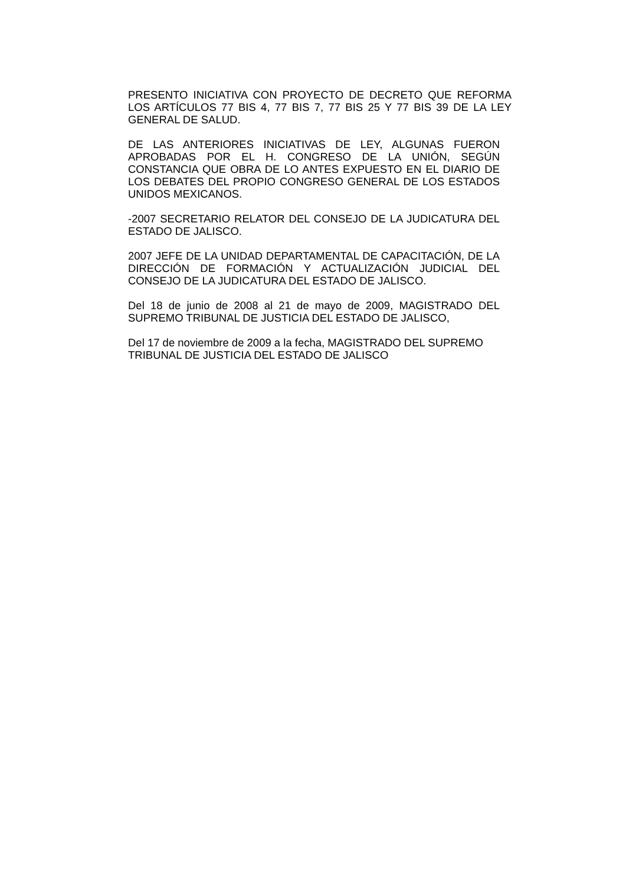PRESENTO INICIATIVA CON PROYECTO DE DECRETO QUE REFORMA LOS ARTÍCULOS 77 BIS 4, 77 BIS 7, 77 BIS 25 Y 77 BIS 39 DE LA LEY GENERAL DE SALUD.
DE LAS ANTERIORES INICIATIVAS DE LEY, ALGUNAS FUERON APROBADAS POR EL H. CONGRESO DE LA UNIÓN, SEGÚN CONSTANCIA QUE OBRA DE LO ANTES EXPUESTO EN EL DIARIO DE LOS DEBATES DEL PROPIO CONGRESO GENERAL DE LOS ESTADOS UNIDOS MEXICANOS.
-2007 SECRETARIO RELATOR DEL CONSEJO DE LA JUDICATURA DEL ESTADO DE JALISCO.
2007 JEFE DE LA UNIDAD DEPARTAMENTAL DE CAPACITACIÓN, DE LA DIRECCIÓN DE FORMACIÓN Y ACTUALIZACIÓN JUDICIAL DEL CONSEJO DE LA JUDICATURA DEL ESTADO DE JALISCO.
Del 18 de junio de 2008 al 21 de mayo de 2009, MAGISTRADO DEL SUPREMO TRIBUNAL DE JUSTICIA DEL ESTADO DE JALISCO,
Del 17 de noviembre de 2009 a la fecha, MAGISTRADO DEL SUPREMO TRIBUNAL DE JUSTICIA DEL ESTADO DE JALISCO